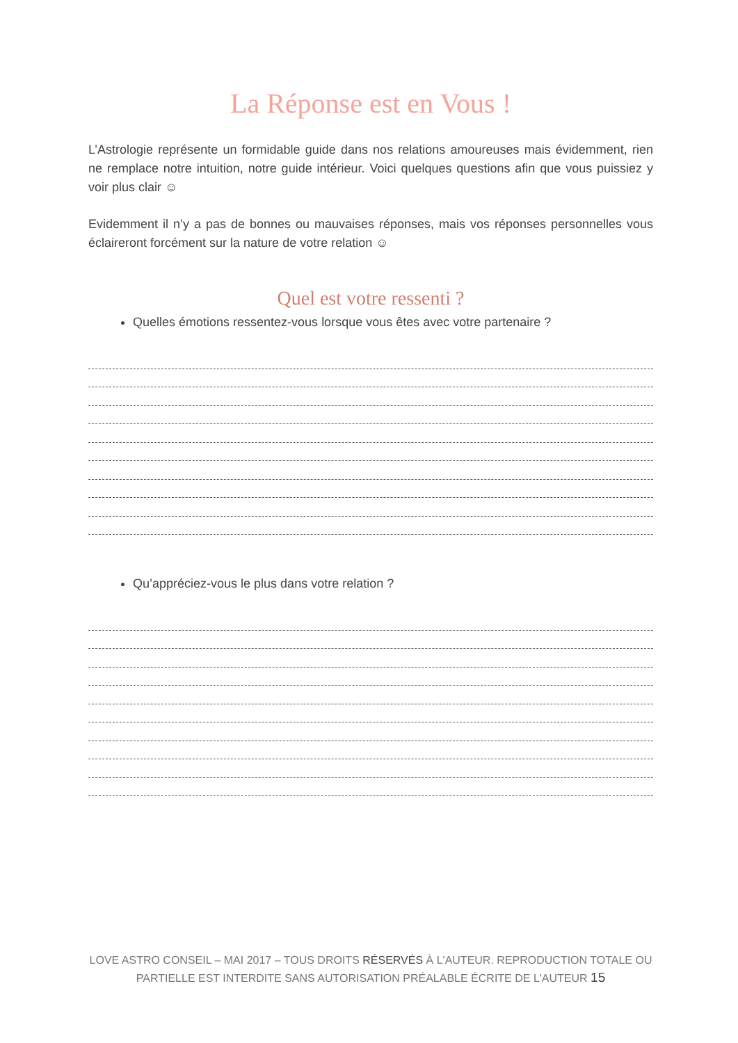La Réponse est en Vous !
L’Astrologie représente un formidable guide dans nos relations amoureuses mais évidemment, rien ne remplace notre intuition, notre guide intérieur. Voici quelques questions afin que vous puissiez y voir plus clair ☺
Evidemment il n’y a pas de bonnes ou mauvaises réponses, mais vos réponses personnelles vous éclaireront forcément sur la nature de votre relation ☺
Quel est votre ressenti ?
Quelles émotions ressentez-vous lorsque vous êtes avec votre partenaire ?
Qu’appréciez-vous le plus dans votre relation ?
LOVE ASTRO CONSEIL – MAI 2017 – TOUS DROITS RÉSERVÉS À L'AUTEUR. REPRODUCTION TOTALE OU PARTIELLE EST INTERDITE SANS AUTORISATION PRÉALABLE ÉCRITE DE L'AUTEUR 15